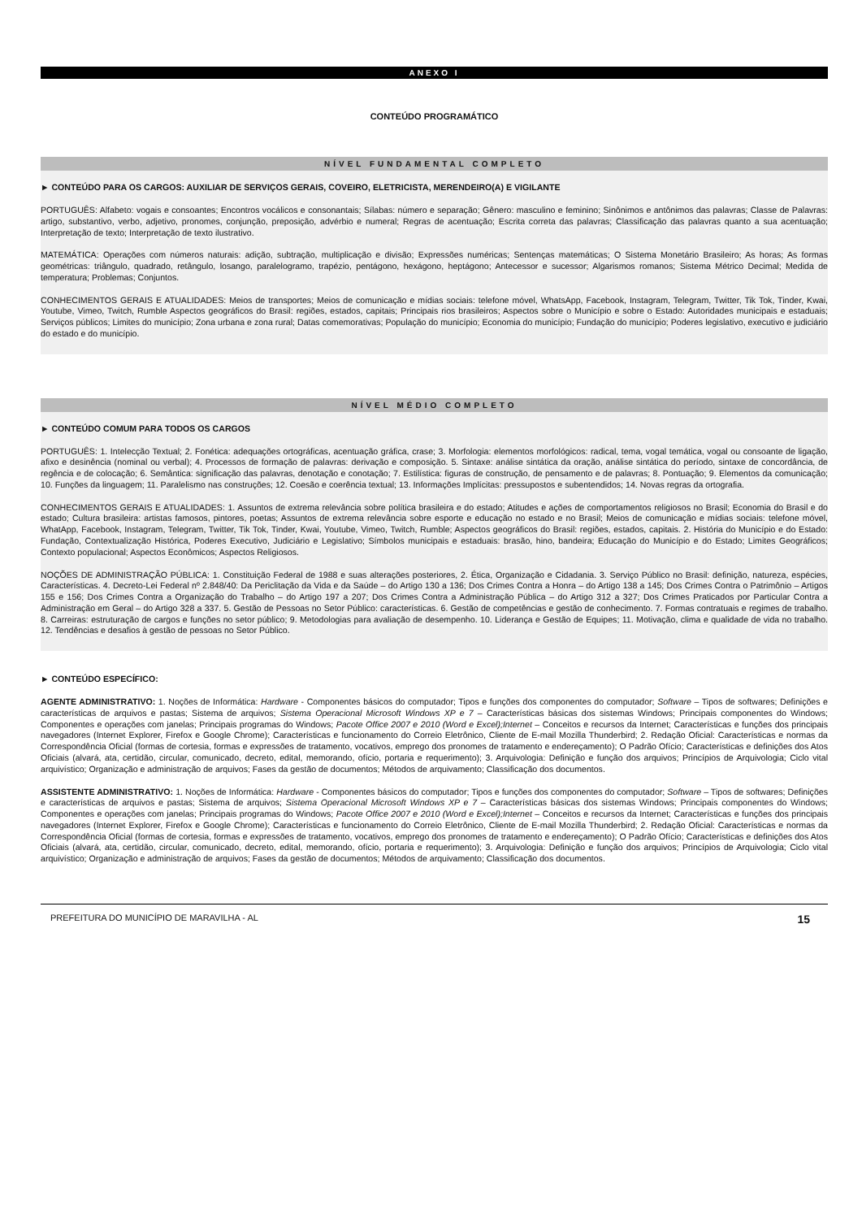ANEXO I
CONTEÚDO PROGRAMÁTICO
NÍVEL FUNDAMENTAL COMPLETO
► CONTEÚDO PARA OS CARGOS: AUXILIAR DE SERVIÇOS GERAIS, COVEIRO, ELETRICISTA, MERENDEIRO(A) E VIGILANTE
PORTUGUÊS: Alfabeto: vogais e consoantes; Encontros vocálicos e consonantais; Sílabas: número e separação; Gênero: masculino e feminino; Sinônimos e antônimos das palavras; Classe de Palavras: artigo, substantivo, verbo, adjetivo, pronomes, conjunção, preposição, advérbio e numeral; Regras de acentuação; Escrita correta das palavras; Classificação das palavras quanto a sua acentuação; Interpretação de texto; Interpretação de texto ilustrativo.
MATEMÁTICA: Operações com números naturais: adição, subtração, multiplicação e divisão; Expressões numéricas; Sentenças matemáticas; O Sistema Monetário Brasileiro; As horas; As formas geométricas: triângulo, quadrado, retângulo, losango, paralelogramo, trapézio, pentágono, hexágono, heptágono; Antecessor e sucessor; Algarismos romanos; Sistema Métrico Decimal; Medida de temperatura; Problemas; Conjuntos.
CONHECIMENTOS GERAIS E ATUALIDADES: Meios de transportes; Meios de comunicação e mídias sociais: telefone móvel, WhatsApp, Facebook, Instagram, Telegram, Twitter, Tik Tok, Tinder, Kwai, Youtube, Vimeo, Twitch, Rumble Aspectos geográficos do Brasil: regiões, estados, capitais; Principais rios brasileiros; Aspectos sobre o Município e sobre o Estado: Autoridades municipais e estaduais; Serviços públicos; Limites do município; Zona urbana e zona rural; Datas comemorativas; População do município; Economia do município; Fundação do município; Poderes legislativo, executivo e judiciário do estado e do município.
NÍVEL MÉDIO COMPLETO
► CONTEÚDO COMUM PARA TODOS OS CARGOS
PORTUGUÊS: 1. Intelecção Textual; 2. Fonética: adequações ortográficas, acentuação gráfica, crase; 3. Morfologia: elementos morfológicos: radical, tema, vogal temática, vogal ou consoante de ligação, afixo e desinência (nominal ou verbal); 4. Processos de formação de palavras: derivação e composição. 5. Sintaxe: análise sintática da oração, análise sintática do período, sintaxe de concordância, de regência e de colocação; 6. Semântica: significação das palavras, denotação e conotação; 7. Estilística: figuras de construção, de pensamento e de palavras; 8. Pontuação; 9. Elementos da comunicação; 10. Funções da linguagem; 11. Paralelismo nas construções; 12. Coesão e coerência textual; 13. Informações Implícitas: pressupostos e subentendidos; 14. Novas regras da ortografia.
CONHECIMENTOS GERAIS E ATUALIDADES: 1. Assuntos de extrema relevância sobre política brasileira e do estado; Atitudes e ações de comportamentos religiosos no Brasil; Economia do Brasil e do estado; Cultura brasileira: artistas famosos, pintores, poetas; Assuntos de extrema relevância sobre esporte e educação no estado e no Brasil; Meios de comunicação e mídias sociais: telefone móvel, WhatApp, Facebook, Instagram, Telegram, Twitter, Tik Tok, Tinder, Kwai, Youtube, Vimeo, Twitch, Rumble; Aspectos geográficos do Brasil: regiões, estados, capitais. 2. História do Município e do Estado: Fundação, Contextualização Histórica, Poderes Executivo, Judiciário e Legislativo; Símbolos municipais e estaduais: brasão, hino, bandeira; Educação do Município e do Estado; Limites Geográficos; Contexto populacional; Aspectos Econômicos; Aspectos Religiosos.
NOÇÕES DE ADMINISTRAÇÃO PÚBLICA: 1. Constituição Federal de 1988 e suas alterações posteriores, 2. Ética, Organização e Cidadania. 3. Serviço Público no Brasil: definição, natureza, espécies, Características. 4. Decreto-Lei Federal nº 2.848/40: Da Periclitação da Vida e da Saúde – do Artigo 130 a 136; Dos Crimes Contra a Honra – do Artigo 138 a 145; Dos Crimes Contra o Patrimônio – Artigos 155 e 156; Dos Crimes Contra a Organização do Trabalho – do Artigo 197 a 207; Dos Crimes Contra a Administração Pública – do Artigo 312 a 327; Dos Crimes Praticados por Particular Contra a Administração em Geral – do Artigo 328 a 337. 5. Gestão de Pessoas no Setor Público: características. 6. Gestão de competências e gestão de conhecimento. 7. Formas contratuais e regimes de trabalho. 8. Carreiras: estruturação de cargos e funções no setor público; 9. Metodologias para avaliação de desempenho. 10. Liderança e Gestão de Equipes; 11. Motivação, clima e qualidade de vida no trabalho. 12. Tendências e desafios à gestão de pessoas no Setor Público.
► CONTEÚDO ESPECÍFICO:
AGENTE ADMINISTRATIVO: 1. Noções de Informática: Hardware - Componentes básicos do computador; Tipos e funções dos componentes do computador; Software – Tipos de softwares; Definições e características de arquivos e pastas; Sistema de arquivos; Sistema Operacional Microsoft Windows XP e 7 – Características básicas dos sistemas Windows; Principais componentes do Windows; Componentes e operações com janelas; Principais programas do Windows; Pacote Office 2007 e 2010 (Word e Excel);Internet – Conceitos e recursos da Internet; Características e funções dos principais navegadores (Internet Explorer, Firefox e Google Chrome); Características e funcionamento do Correio Eletrônico, Cliente de E-mail Mozilla Thunderbird; 2. Redação Oficial: Características e normas da Correspondência Oficial (formas de cortesia, formas e expressões de tratamento, vocativos, emprego dos pronomes de tratamento e endereçamento); O Padrão Ofício; Características e definições dos Atos Oficiais (alvará, ata, certidão, circular, comunicado, decreto, edital, memorando, ofício, portaria e requerimento); 3. Arquivologia: Definição e função dos arquivos; Princípios de Arquivologia; Ciclo vital arquivístico; Organização e administração de arquivos; Fases da gestão de documentos; Métodos de arquivamento; Classificação dos documentos.
ASSISTENTE ADMINISTRATIVO: 1. Noções de Informática: Hardware - Componentes básicos do computador; Tipos e funções dos componentes do computador; Software – Tipos de softwares; Definições e características de arquivos e pastas; Sistema de arquivos; Sistema Operacional Microsoft Windows XP e 7 – Características básicas dos sistemas Windows; Principais componentes do Windows; Componentes e operações com janelas; Principais programas do Windows; Pacote Office 2007 e 2010 (Word e Excel);Internet – Conceitos e recursos da Internet; Características e funções dos principais navegadores (Internet Explorer, Firefox e Google Chrome); Características e funcionamento do Correio Eletrônico, Cliente de E-mail Mozilla Thunderbird; 2. Redação Oficial: Características e normas da Correspondência Oficial (formas de cortesia, formas e expressões de tratamento, vocativos, emprego dos pronomes de tratamento e endereçamento); O Padrão Ofício; Características e definições dos Atos Oficiais (alvará, ata, certidão, circular, comunicado, decreto, edital, memorando, ofício, portaria e requerimento); 3. Arquivologia: Definição e função dos arquivos; Princípios de Arquivologia; Ciclo vital arquivístico; Organização e administração de arquivos; Fases da gestão de documentos; Métodos de arquivamento; Classificação dos documentos.
PREFEITURA DO MUNICÍPIO DE MARAVILHA - AL 15